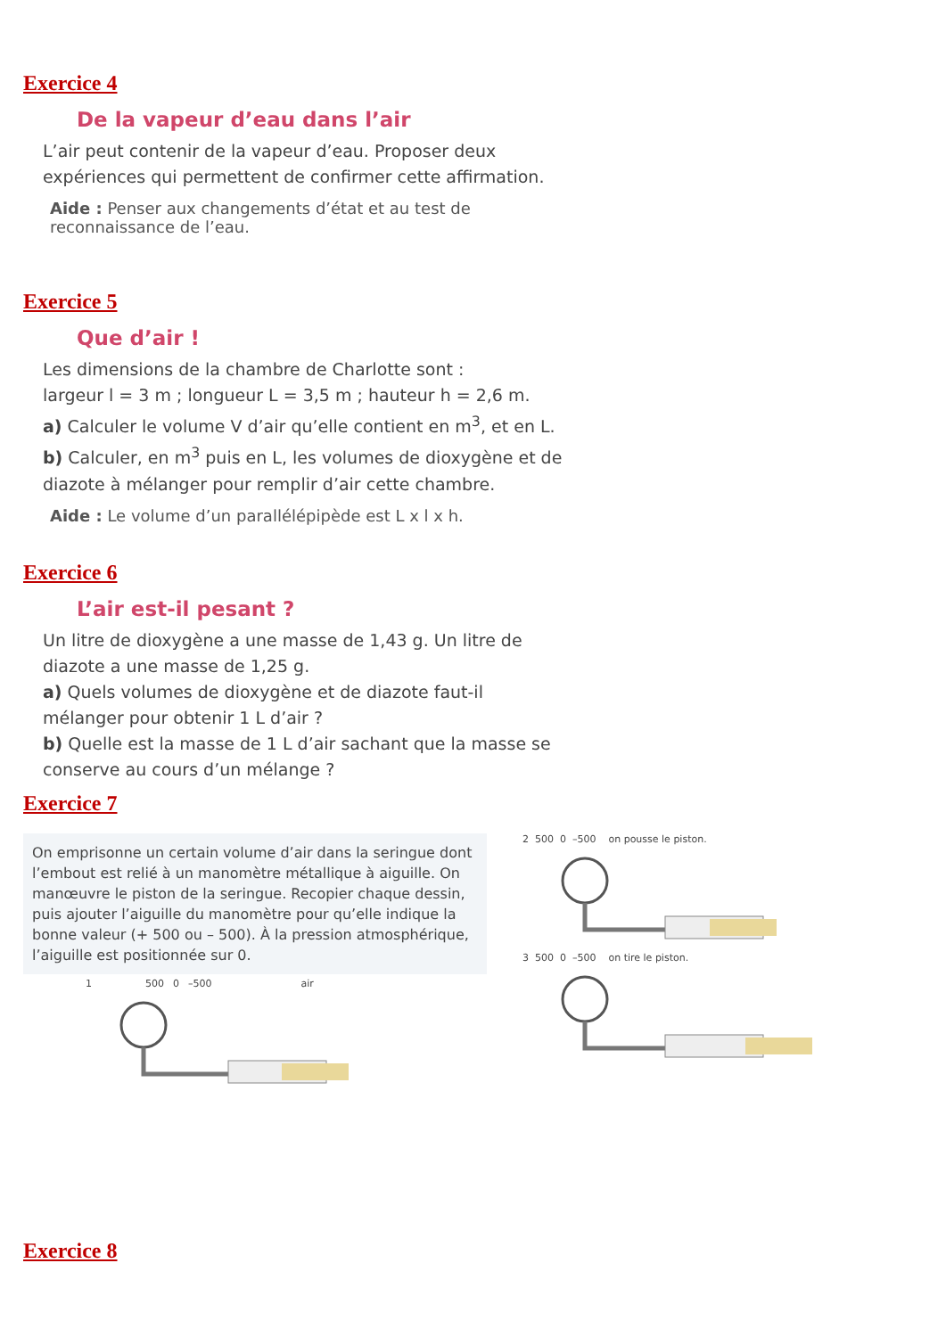Exercice 4
De la vapeur d’eau dans l’air
L’air peut contenir de la vapeur d’eau. Proposer deux expériences qui permettent de confirmer cette affirmation.
Aide : Penser aux changements d’état et au test de reconnaissance de l’eau.
Exercice 5
Que d’air !
Les dimensions de la chambre de Charlotte sont :
largeur l = 3 m ; longueur L = 3,5 m ; hauteur h = 2,6 m.
a) Calculer le volume V d’air qu’elle contient en m<sup>3</sup>, et en L.
b) Calculer, en m<sup>3</sup> puis en L, les volumes de dioxygène et de diazote à mélanger pour remplir d’air cette chambre.
Aide : Le volume d’un parallélépipède est L x l x h.
Exercice 6
L’air est-il pesant ?
Un litre de dioxygène a une masse de 1,43 g. Un litre de diazote a une masse de 1,25 g.
a) Quels volumes de dioxygène et de diazote faut-il mélanger pour obtenir 1 L d’air ?
b) Quelle est la masse de 1 L d’air sachant que la masse se conserve au cours d’un mélange ?
Exercice 7
On emprisonne un certain volume d’air dans la seringue dont l’embout est relié à un manomètre métallique à aiguille. On manœuvre le piston de la seringue. Recopier chaque dessin, puis ajouter l’aiguille du manomètre pour qu’elle indique la bonne valeur (+ 500 ou – 500). À la pression atmosphérique, l’aiguille est positionnée sur 0.
1 500 0 –500 air
2 500 0 –500 on pousse le piston.
3 500 0 –500 on tire le piston.
Exercice 8